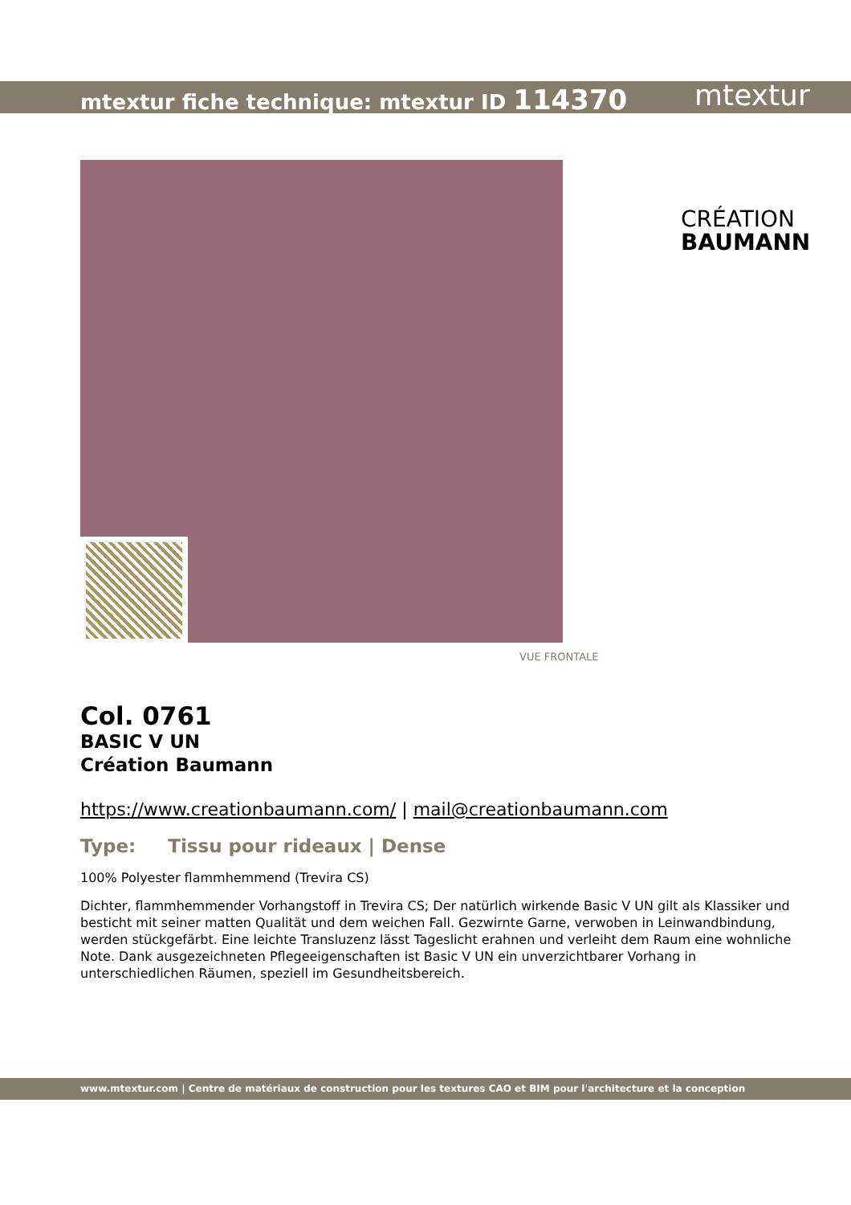mtextur fiche technique: mtextur ID 114370 mtextur
CRÉATION
BAUMANN
VUE FRONTALE
Col. 0761
BASIC V UN
Création Baumann
https://www.creationbaumann.com/ | mail@creationbaumann.com
Type: Tissu pour rideaux | Dense
100% Polyester flammhemmend (Trevira CS)
Dichter, flammhemmender Vorhangstoff in Trevira CS; Der natürlich wirkende Basic V UN gilt als Klassiker und besticht mit seiner matten Qualität und dem weichen Fall. Gezwirnte Garne, verwoben in Leinwandbindung, werden stückgefärbt. Eine leichte Transluzenz lässt Tageslicht erahnen und verleiht dem Raum eine wohnliche Note. Dank ausgezeichneten Pflegeeigenschaften ist Basic V UN ein unverzichtbarer Vorhang in unterschiedlichen Räumen, speziell im Gesundheitsbereich.
www.mtextur.com | Centre de matériaux de construction pour les textures CAO et BIM pour l'architecture et la conception